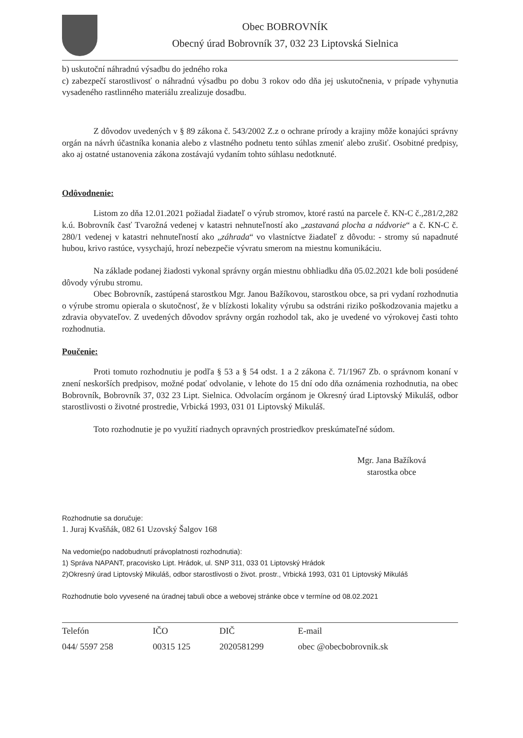Obec BOBROVNÍK
Obecný úrad Bobrovník 37, 032 23 Liptovská Sielnica
b) uskutoční náhradnú výsadbu do jedného roka
c) zabezpečí starostlivosť o náhradnú výsadbu po dobu 3 rokov odo dňa jej uskutočnenia, v prípade vyhynutia vysadeného rastlinného materiálu zrealizuje dosadbu.
Z dôvodov uvedených v § 89 zákona č. 543/2002 Z.z o ochrane prírody a krajiny môže konajúci správny orgán na návrh účastníka konania alebo z vlastného podnetu tento súhlas zmeniť alebo zrušiť. Osobitné predpisy, ako aj ostatné ustanovenia zákona zostávajú vydaním tohto súhlasu nedotknuté.
Odôvodnenie:
Listom zo dňa 12.01.2021 požiadal žiadateľ o výrub stromov, ktoré rastú na parcele č. KN-C č.,281/2,282 k.ú. Bobrovník časť Tvarožná vedenej v katastri nehnuteľností ako „zastavaná plocha a nádvorie“ a č. KN-C č. 280/1 vedenej v katastri nehnuteľností ako „záhrada“ vo vlastníctve žiadateľ z dôvodu: - stromy sú napadnuté hubou, krivo rastúce, vysychajú, hrozí nebezpečie vývratu smerom na miestnu komunikáciu.
Na základe podanej žiadosti vykonal správny orgán miestnu obhliadku dňa 05.02.2021 kde boli posúdené dôvody výrubu stromu.
Obec Bobrovník, zastúpená starostkou Mgr. Janou Bažíkovou, starostkou obce, sa pri vydaní rozhodnutia o výrube stromu opierala o skutočnosť, že v blízkosti lokality výrubu sa odstráni riziko poškodzovania majetku a zdravia obyvateľov. Z uvedených dôvodov správny orgán rozhodol tak, ako je uvedené vo výrokovej časti tohto rozhodnutia.
Poučenie:
Proti tomuto rozhodnutiu je podľa § 53 a § 54 odst. 1 a 2 zákona č. 71/1967 Zb. o správnom konaní v znení neskorších predpisov, možné podať odvolanie, v lehote do 15 dní odo dňa oznámenia rozhodnutia, na obec Bobrovník, Bobrovník 37, 032 23 Lipt. Sielnica. Odvolacím orgánom je Okresný úrad Liptovský Mikuláš, odbor starostlivosti o životné prostredie, Vrbická 1993, 031 01 Liptovský Mikuláš.
Toto rozhodnutie je po využití riadnych opravných prostriedkov preskúmateľné súdom.
Mgr. Jana Bažíková
starostka obce
Rozhodnutie sa doručuje:
1. Juraj Kvašňák, 082 61 Uzovský Šalgov 168
Na vedomie(po nadobudnutí právoplatnosti rozhodnutia):
1) Správa NAPANT, pracovisko Lipt. Hrádok, ul. SNP 311, 033 01 Liptovský Hrádok
2)Okresný úrad Liptovský Mikuláš, odbor starostlivosti o život. prostr., Vrbická 1993, 031 01 Liptovský Mikuláš
Rozhodnutie bolo vyvesené na úradnej tabuli obce a webovej stránke obce v termíne od 08.02.2021
| Telefón | IČO | DIČ | E-mail |
| --- | --- | --- | --- |
| 044/ 5597 258 | 00315 125 | 2020581299 | obec @obecbobrovnik.sk |